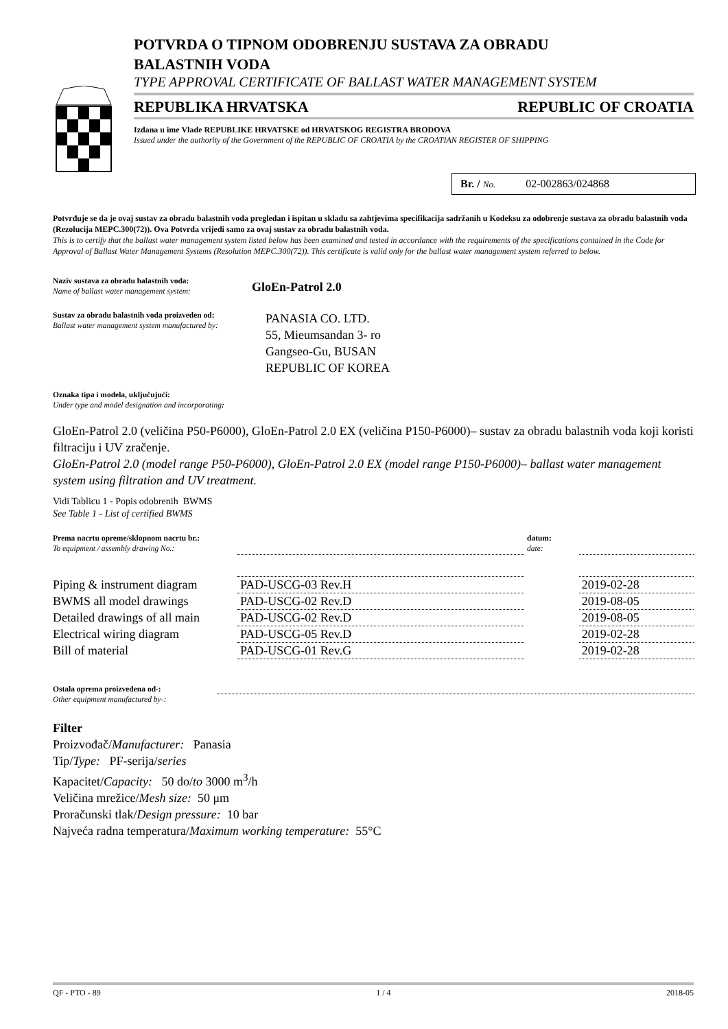POTVRDA O TIPNOM ODOBRENJU SUSTAVA ZA OBRADU
BALASTNIH VODA
TYPE APPROVAL CERTIFICATE OF BALLAST WATER MANAGEMENT SYSTEM
REPUBLIKA HRVATSKA REPUBLIC OF CROATIA
Izdana u ime Vlade REPUBLIKE HRVATSKE od HRVATSKOG REGISTRA BRODOVA
Issued under the authority of the Government of the REPUBLIC OF CROATIA by the CROATIAN REGISTER OF SHIPPING
Br. / No. 02-002863/024868
Potvrđuje se da je ovaj sustav za obradu balastnih voda pregledan i ispitan u skladu sa zahtjevima specifikacija sadržanih u Kodeksu za odobrenje sustava za obradu balastnih voda (Rezolucija MEPC.300(72)). Ova Potvrda vrijedi samo za ovaj sustav za obradu balastnih voda.
This is to certify that the ballast water management system listed below has been examined and tested in accordance with the requirements of the specifications contained in the Code for Approval of Ballast Water Management Systems (Resolution MEPC.300(72)). This certificate is valid only for the ballast water management system referred to below.
Naziv sustava za obradu balastnih voda:
Name of ballast water management system:
GloEn-Patrol 2.0
Sustav za obradu balastnih voda proizveden od:
Ballast water management system manufactured by:
PANASIA CO. LTD.
55, Mieumsandan 3- ro
Gangseo-Gu, BUSAN
REPUBLIC OF KOREA
Oznaka tipa i modela, uključujući:
Under type and model designation and incorporating:
GloEn-Patrol 2.0 (veličina P50-P6000), GloEn-Patrol 2.0 EX (veličina P150-P6000)– sustav za obradu balastnih voda koji koristi filtraciju i UV zračenje.
GloEn-Patrol 2.0 (model range P50-P6000), GloEn-Patrol 2.0 EX (model range P150-P6000)– ballast water management system using filtration and UV treatment.
Vidi Tablicu 1 - Popis odobrenih BWMS
See Table 1 - List of certified BWMS
| Prema nacrtu opreme/sklopnom nacrtu br.: To equipment / assembly drawing No.: | | datum: date: | |
| Piping & instrument diagram | PAD-USCG-03 Rev.H | | 2019-02-28 |
| BWMS all model drawings | PAD-USCG-02 Rev.D | | 2019-08-05 |
| Detailed drawings of all main | PAD-USCG-02 Rev.D | | 2019-08-05 |
| Electrical wiring diagram | PAD-USCG-05 Rev.D | | 2019-02-28 |
| Bill of material | PAD-USCG-01 Rev.G | | 2019-02-28 |
Ostala oprema proizvedena od-:
Other equipment manufactured by-:
Filter
Proizvođač/Manufacturer: Panasia
Tip/Type: PF-serija/series
Kapacitet/Capacity: 50 do/to 3000 m<sup>3</sup>/h
Veličina mrežice/Mesh size: 50 μm
Proračunski tlak/Design pressure: 10 bar
Najveća radna temperatura/Maximum working temperature: 55°C
QF - PTO - 89 1 / 4 2018-05